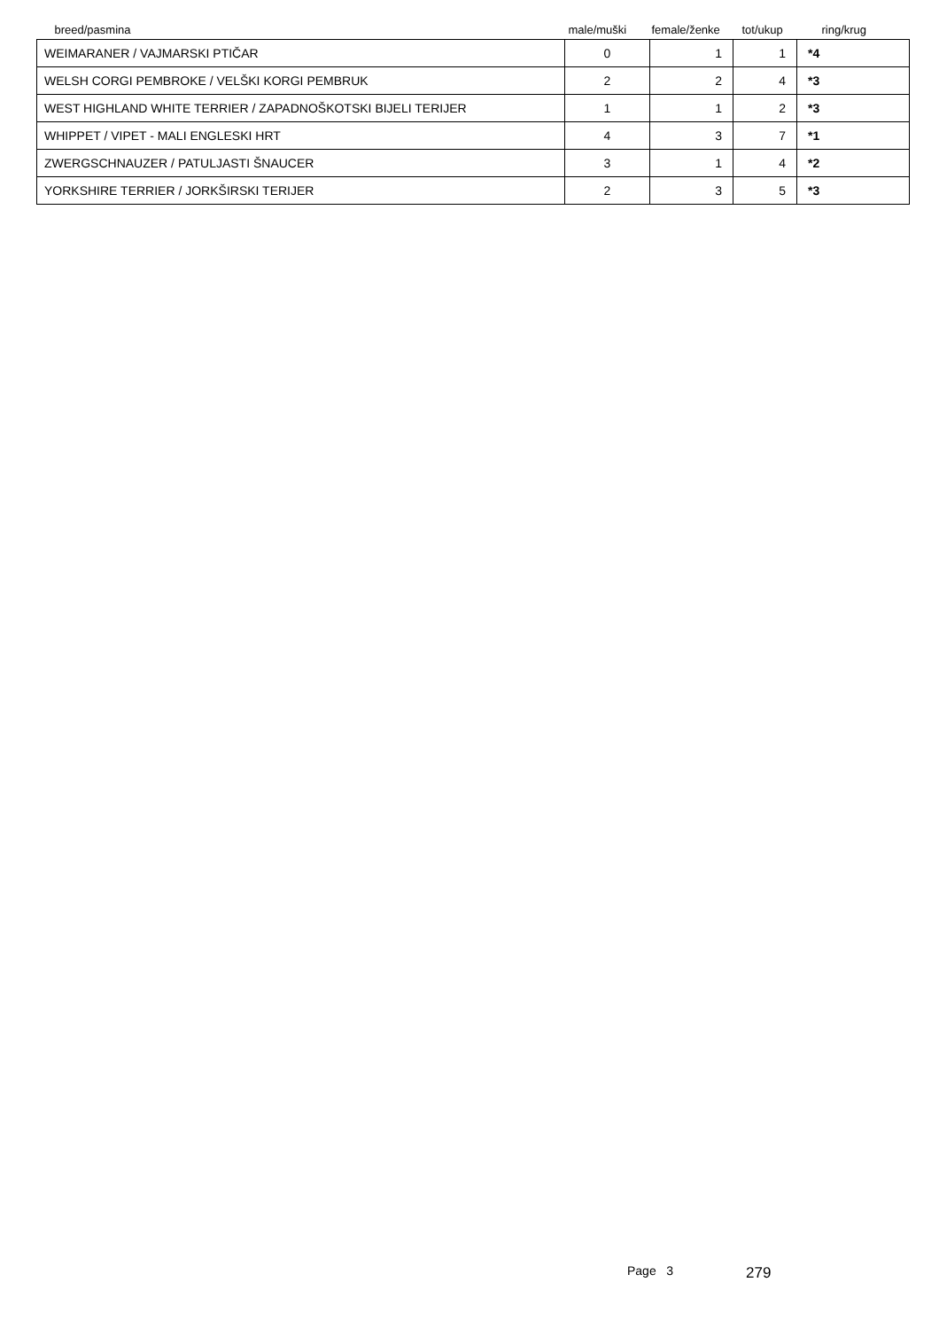| breed/pasmina | male/muški | female/ženke | tot/ukup | ring/krug |
| --- | --- | --- | --- | --- |
| WEIMARANER / VAJMARSKI PTIČAR | 0 | 1 | 1 | *4 |
| WELSH CORGI PEMBROKE / VELŠKI KORGI PEMBRUK | 2 | 2 | 4 | *3 |
| WEST HIGHLAND WHITE TERRIER / ZAPADNOŠKOTSKI BIJELI TERIJER | 1 | 1 | 2 | *3 |
| WHIPPET / VIPET - MALI ENGLESKI HRT | 4 | 3 | 7 | *1 |
| ZWERGSCHNAUZER / PATULJASTI ŠNAUCER | 3 | 1 | 4 | *2 |
| YORKSHIRE TERRIER / JORKŠIRSKI TERIJER | 2 | 3 | 5 | *3 |
Page 3 279